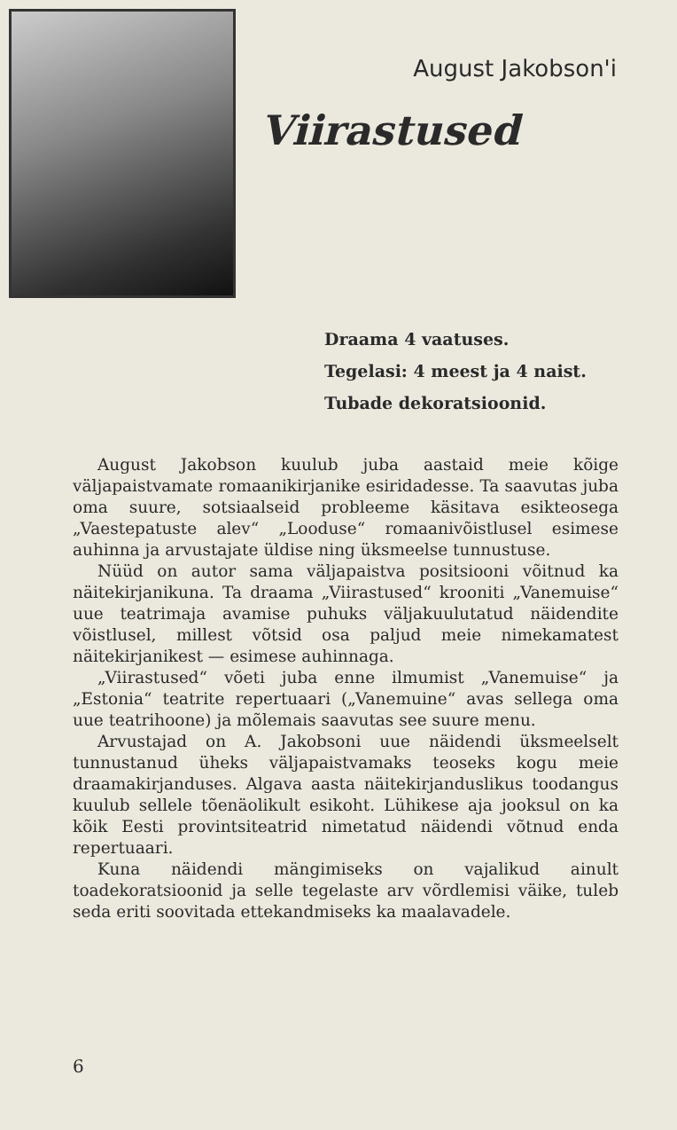August Jakobson'i
Viirastused
Draama 4 vaatuses.
Tegelasi: 4 meest ja 4 naist.
Tubade dekoratsioonid.
August Jakobson kuulub juba aastaid meie kõige väljapaistvamate romaanikirjanike esiridadesse. Ta saavutas juba oma suure, sotsiaalseid probleeme käsitava esikteosega „Vaestepatuste alev“ „Looduse“ romaanivõistlusel esimese auhinna ja arvustajate üldise ning üksmeelse tunnustuse.
Nüüd on autor sama väljapaistva positsiooni võitnud ka näitekirjanikuna. Ta draama „Viirastused“ krooniti „Vanemuise“ uue teatrimaja avamise puhuks väljakuulutatud näidendite võistlusel, millest võtsid osa paljud meie nimekamatest näitekirjanikest — esimese auhinnaga.
„Viirastused“ võeti juba enne ilmumist „Vanemuise“ ja „Estonia“ teatrite repertuaari („Vanemuine“ avas sellega oma uue teatrihoone) ja mõlemais saavutas see suure menu.
Arvustajad on A. Jakobsoni uue näidendi üksmeelselt tunnustanud üheks väljapaistvamaks teoseks kogu meie draamakirjanduses. Algava aasta näitekirjanduslikus toodangus kuulub sellele tõenäolikult esikoht. Lühikese aja jooksul on ka kõik Eesti provintsiteatrid nimetatud näidendi võtnud enda repertuaari.
Kuna näidendi mängimiseks on vajalikud ainult toadekoratsioonid ja selle tegelaste arv võrdlemisi väike, tuleb seda eriti soovitada ettekandmiseks ka maalavadele.
6